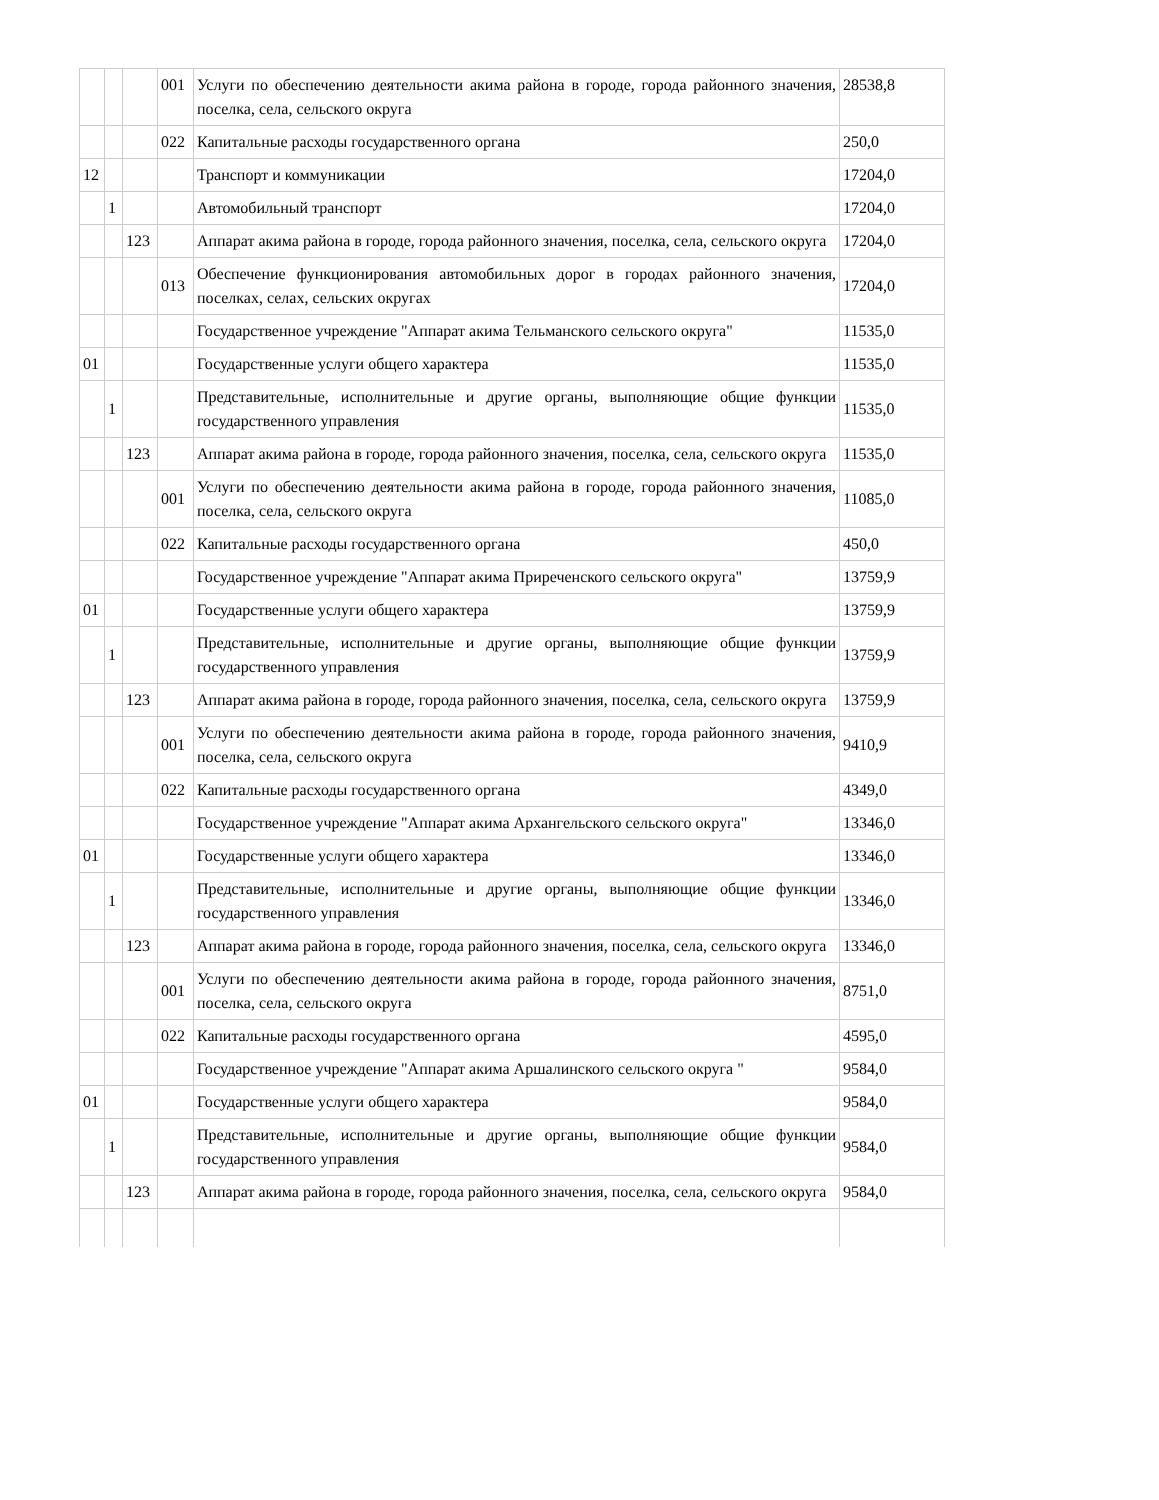| | | | 001 | Услуги по обеспечению деятельности акима района в городе, города районного значения, поселка, села, сельского округа | 28538,8 |
| | | | 022 | Капитальные расходы государственного органа | 250,0 |
| 12 | | | | Транспорт и коммуникации | 17204,0 |
| | 1 | | | Автомобильный транспорт | 17204,0 |
| | | 123 | | Аппарат акима района в городе, города районного значения, поселка, села, сельского округа | 17204,0 |
| | | | 013 | Обеспечение функционирования автомобильных дорог в городах районного значения, поселках, селах, сельских округах | 17204,0 |
| | | | | Государственное учреждение "Аппарат акима Тельманского сельского округа" | 11535,0 |
| 01 | | | | Государственные услуги общего характера | 11535,0 |
| | 1 | | | Представительные, исполнительные и другие органы, выполняющие общие функции государственного управления | 11535,0 |
| | | 123 | | Аппарат акима района в городе, города районного значения, поселка, села, сельского округа | 11535,0 |
| | | | 001 | Услуги по обеспечению деятельности акима района в городе, города районного значения, поселка, села, сельского округа | 11085,0 |
| | | | 022 | Капитальные расходы государственного органа | 450,0 |
| | | | | Государственное учреждение "Аппарат акима Приреченского сельского округа" | 13759,9 |
| 01 | | | | Государственные услуги общего характера | 13759,9 |
| | 1 | | | Представительные, исполнительные и другие органы, выполняющие общие функции государственного управления | 13759,9 |
| | | 123 | | Аппарат акима района в городе, города районного значения, поселка, села, сельского округа | 13759,9 |
| | | | 001 | Услуги по обеспечению деятельности акима района в городе, города районного значения, поселка, села, сельского округа | 9410,9 |
| | | | 022 | Капитальные расходы государственного органа | 4349,0 |
| | | | | Государственное учреждение "Аппарат акима Архангельского сельского округа" | 13346,0 |
| 01 | | | | Государственные услуги общего характера | 13346,0 |
| | 1 | | | Представительные, исполнительные и другие органы, выполняющие общие функции государственного управления | 13346,0 |
| | | 123 | | Аппарат акима района в городе, города районного значения, поселка, села, сельского округа | 13346,0 |
| | | | 001 | Услуги по обеспечению деятельности акима района в городе, города районного значения, поселка, села, сельского округа | 8751,0 |
| | | | 022 | Капитальные расходы государственного органа | 4595,0 |
| | | | | Государственное учреждение "Аппарат акима Аршалинского сельского округа " | 9584,0 |
| 01 | | | | Государственные услуги общего характера | 9584,0 |
| | 1 | | | Представительные, исполнительные и другие органы, выполняющие общие функции государственного управления | 9584,0 |
| | | 123 | | Аппарат акима района в городе, города районного значения, поселка, села, сельского округа | 9584,0 |